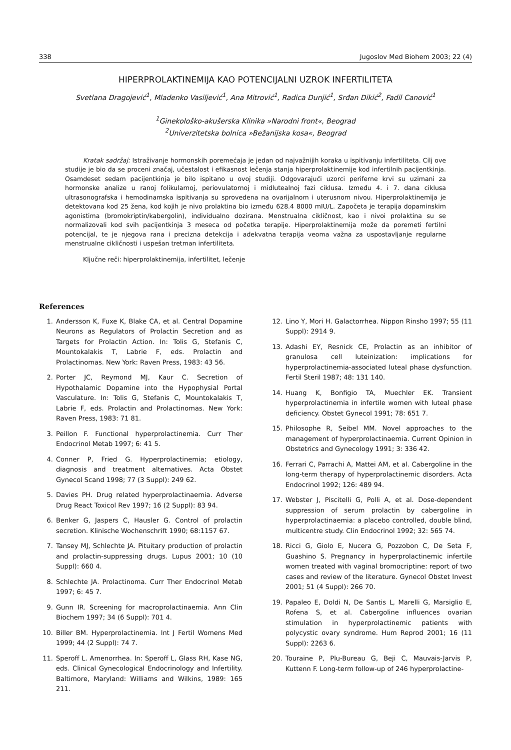338 Jugoslov Med Biohem 2003; 22 (4)
HIPERPROLAKTINEMIJA KAO POTENCIJALNI UZROK INFERTILITETA
Svetlana Dragojević<sup>1</sup>, Mladenko Vasiljević<sup>1</sup>, Ana Mitrović<sup>1</sup>, Radica Dunjić<sup>1</sup>, Srđan Dikić<sup>2</sup>, Fadil Canović<sup>1</sup>
<sup>1</sup> Ginekološko-akušerska Klinika »Narodni front«, Beograd
<sup>2</sup> Univerzitetska bolnica »Bežanijska kosa«, Beograd
Kratak sadržaj: Istraživanje hormonskih poremećaja je jedan od najvažnijih koraka u ispitivanju infertiliteta. Cilj ove studije je bio da se proceni značaj, učestalost i efikasnost lečenja stanja hiperprolaktinemije kod infertilnih pacijentkinja. Osamdeset sedam pacijentkinja je bilo ispitano u ovoj studiji. Odgovarajući uzorci periferne krvi su uzimani za hormonske analize u ranoj folikularnoj, periovulatornoj i midlutealnoj fazi ciklusa. Između 4. i 7. dana ciklusa ultrasonografska i hemodinamska ispitivanja su sprovedena na ovarijalnom i uterusnom nivou. Hiperprolaktinemija je detektovana kod 25 žena, kod kojih je nivo prolaktina bio između 628.4 8000 mIU/L. Započeta je terapija dopaminskim agonistima (bromokriptin/kabergolin), individualno dozirana. Menstrualna cikličnost, kao i nivoi prolaktina su se normalizovali kod svih pacijentkinja 3 meseca od početka terapije. Hiperprolaktinemija može da poremeti fertilni potencijal, te je njegova rana i precizna detekcija i adekvatna terapija veoma važna za uspostavljanje regularne menstrualne cikličnosti i uspešan tretman infertiliteta.
Ključne reči: hiperprolaktinemija, infertilitet, lečenje
References
1. Andersson K, Fuxe K, Blake CA, et al. Central Dopamine Neurons as Regulators of Prolactin Secretion and as Targets for Prolactin Action. In: Tolis G, Stefanis C, Mountokalakis T, Labrie F, eds. Prolactin and Prolactinomas. New York: Raven Press, 1983: 43 56.
2. Porter JC, Reymond MJ, Kaur C. Secretion of Hypothalamic Dopamine into the Hypophysial Portal Vasculature. In: Tolis G, Stefanis C, Mountokalakis T, Labrie F, eds. Prolactin and Prolactinomas. New York: Raven Press, 1983: 71 81.
3. Peillon F. Functional hyperprolactinemia. Curr Ther Endocrinol Metab 1997; 6: 41 5.
4. Conner P, Fried G. Hyperprolactinemia; etiology, diagnosis and treatment alternatives. Acta Obstet Gynecol Scand 1998; 77 (3 Suppl): 249 62.
5. Davies PH. Drug related hyperprolactinaemia. Adverse Drug React Toxicol Rev 1997; 16 (2 Suppl): 83 94.
6. Benker G, Jaspers C, Hausler G. Control of prolactin secretion. Klinische Wochenschrift 1990; 68:1157 67.
7. Tansey MJ, Schlechte JA. Pituitary production of prolactin and prolactin-suppressing drugs. Lupus 2001; 10 (10 Suppl): 660 4.
8. Schlechte JA. Prolactinoma. Curr Ther Endocrinol Metab 1997; 6: 45 7.
9. Gunn IR. Screening for macroprolactinaemia. Ann Clin Biochem 1997; 34 (6 Suppl): 701 4.
10. Biller BM. Hyperprolactinemia. Int J Fertil Womens Med 1999; 44 (2 Suppl): 74 7.
11. Speroff L. Amenorrhea. In: Speroff L, Glass RH, Kase NG, eds. Clinical Gynecological Endocrinology and Infertility. Baltimore, Maryland: Williams and Wilkins, 1989: 165 211.
12. Lino Y, Mori H. Galactorrhea. Nippon Rinsho 1997; 55 (11 Suppl): 2914 9.
13. Adashi EY, Resnick CE, Prolactin as an inhibitor of granulosa cell luteinization: implications for hyperprolactinemia-associated luteal phase dysfunction. Fertil Steril 1987; 48: 131 140.
14. Huang K, Bonfigio TA, Muechler EK. Transient hyperprolactinemia in infertile women with luteal phase deficiency. Obstet Gynecol 1991; 78: 651 7.
15. Philosophe R, Seibel MM. Novel approaches to the management of hyperprolactinaemia. Current Opinion in Obstetrics and Gynecology 1991; 3: 336 42.
16. Ferrari C, Parrachi A, Mattei AM, et al. Cabergoline in the long-term therapy of hyperprolactinemic disorders. Acta Endocrinol 1992; 126: 489 94.
17. Webster J, Piscitelli G, Polli A, et al. Dose-dependent suppression of serum prolactin by cabergoline in hyperprolactinaemia: a placebo controlled, double blind, multicentre study. Clin Endocrinol 1992; 32: 565 74.
18. Ricci G, Giolo E, Nucera G, Pozzobon C, De Seta F, Guashino S. Pregnancy in hyperprolactinemic infertile women treated with vaginal bromocriptine: report of two cases and review of the literature. Gynecol Obstet Invest 2001; 51 (4 Suppl): 266 70.
19. Papaleo E, Doldi N, De Santis L, Marelli G, Marsiglio E, Rofena S, et al. Cabergoline influences ovarian stimulation in hyperprolactinemic patients with polycystic ovary syndrome. Hum Reprod 2001; 16 (11 Suppl): 2263 6.
20. Touraine P, Plu-Bureau G, Beji C, Mauvais-Jarvis P, Kuttenn F. Long-term follow-up of 246 hyperprolactine-